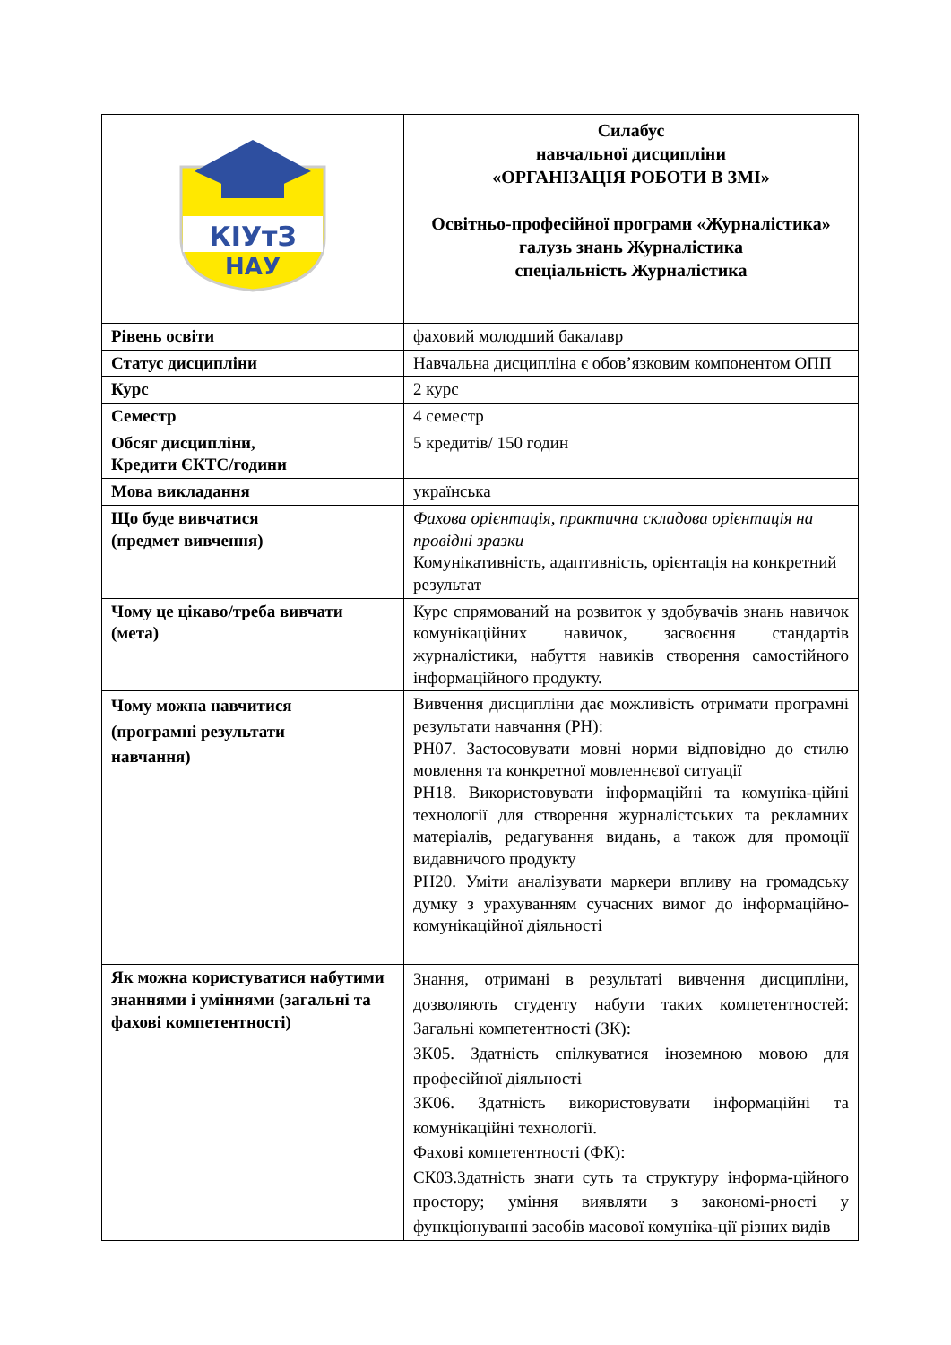| КІУтЗ НАУ | Силабус навчальної дисципліни «ОРГАНІЗАЦІЯ РОБОТИ В ЗМІ» Освітньо-професійної програми «Журналістика» галузь знань Журналістика спеціальність Журналістика |
| Рівень освіти | фаховий молодший бакалавр |
| Статус дисципліни | Навчальна дисципліна є обов’язковим компонентом ОПП |
| Курс | 2 курс |
| Семестр | 4 семестр |
| Обсяг дисципліни, Кредити ЄКТС/години | 5 кредитів/ 150 годин |
| Мова викладання | українська |
| Що буде вивчатися (предмет вивчення) | Фахова орієнтація, практична складова орієнтація на провідні зразки Комунікативність, адаптивність, орієнтація на конкретний результат |
| Чому це цікаво/треба вивчати (мета) | Курс спрямований на розвиток у здобувачів знань навичок комунікаційних навичок, засвоєння стандартів журналістики, набуття навиків створення самостійного інформаційного продукту. |
| Чому можна навчитися (програмні результати навчання) | Вивчення дисципліни дає можливість отримати програмні результати навчання (РН): РН07. Застосовувати мовні норми відповідно до стилю мовлення та конкретної мовленнєвої ситуації РН18. Використовувати інформаційні та комуніка-ційні технології для створення журналістських та рекламних матеріалів, редагування видань, а також для промоції видавничого продукту РН20. Уміти аналізувати маркери впливу на громадську думку з урахуванням сучасних вимог до інформаційно-комунікаційної діяльності |
| Як можна користуватися набутими знаннями і уміннями (загальні та фахові компетентності) | Знання, отримані в результаті вивчення дисципліни, дозволяють студенту набути таких компетентностей: Загальні компетентності (ЗК): ЗК05. Здатність спілкуватися іноземною мовою для професійної діяльності ЗК06. Здатність використовувати інформаційні та комунікаційні технології. Фахові компетентності (ФК): СК03.Здатність знати суть та структуру інформа-ційного простору; уміння виявляти з закономі-рності у функціонуванні засобів масової комуніка-ції різних видів |